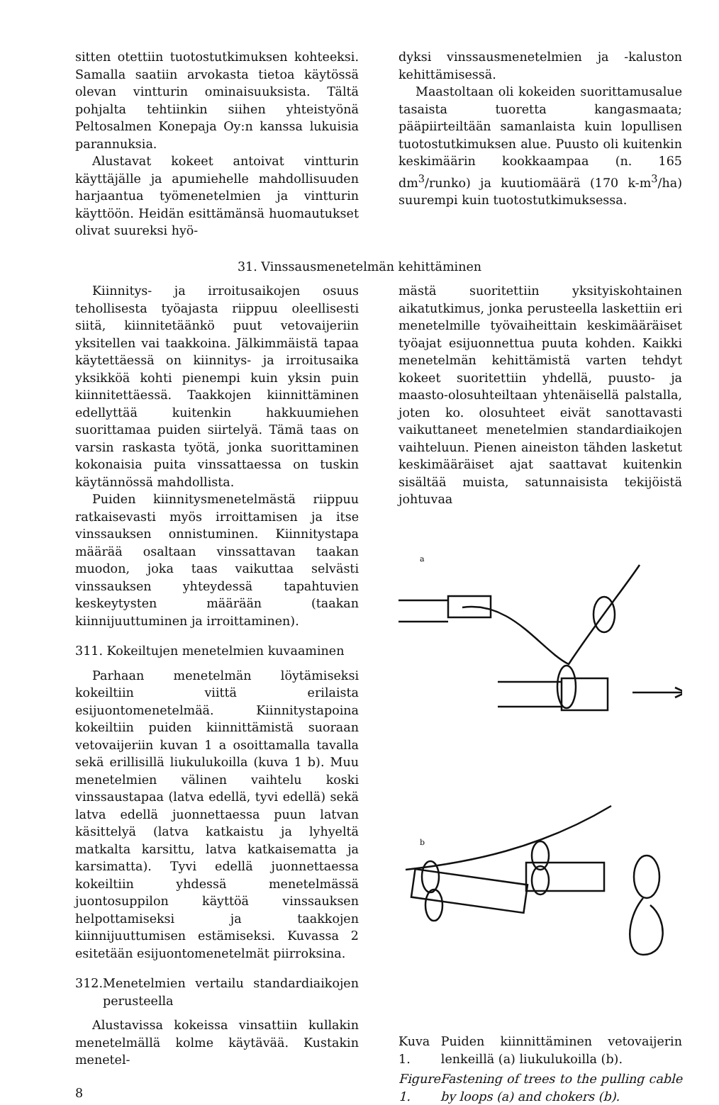sitten otettiin tuotostutkimuksen kohteeksi. Samalla saatiin arvokasta tietoa käytössä olevan vintturin ominaisuuksista. Tältä pohjalta tehtiinkin siihen yhteistyönä Peltosalmen Konepaja Oy:n kanssa lukuisia parannuksia.
Alustavat kokeet antoivat vintturin käyttäjälle ja apumiehelle mahdollisuuden harjaantua työmenetelmien ja vintturin käyttöön. Heidän esittämänsä huomautukset olivat suureksi hyö-
dyksi vinssausmenetelmien ja -kaluston kehittämisessä.
Maastoltaan oli kokeiden suorittamusalue tasaista tuoretta kangasmaata; pääpiirteiltään samanlaista kuin lopullisen tuotostutkimuksen alue. Puusto oli kuitenkin keskimäärin kookkaampaa (n. 165 dm<sup>3</sup>/runko) ja kuutiomäärä (170 k-m<sup>3</sup>/ha) suurempi kuin tuotostutkimuksessa.
31. Vinssausmenetelmän kehittäminen
Kiinnitys- ja irroitusaikojen osuus tehollisesta työajasta riippuu oleellisesti siitä, kiinnitetäänkö puut vetovaijeriin yksitellen vai taakkoina. Jälkimmäistä tapaa käytettäessä on kiinnitys- ja irroitusaika yksikköä kohti pienempi kuin yksin puin kiinnitettäessä. Taakkojen kiinnittäminen edellyttää kuitenkin hakkuumiehen suorittamaa puiden siirtelyä. Tämä taas on varsin raskasta työtä, jonka suorittaminen kokonaisia puita vinssattaessa on tuskin käytännössä mahdollista.
Puiden kiinnitysmenetelmästä riippuu ratkaisevasti myös irroittamisen ja itse vinssauksen onnistuminen. Kiinnitystapa määrää osaltaan vinssattavan taakan muodon, joka taas vaikuttaa selvästi vinssauksen yhteydessä tapahtuvien keskeytysten määrään (taakan kiinnijuuttuminen ja irroittaminen).
311. Kokeiltujen menetelmien kuvaaminen
Parhaan menetelmän löytämiseksi kokeiltiin viittä erilaista esijuontomenetelmää. Kiinnitystapoina kokeiltiin puiden kiinnittämistä suoraan vetovaijeriin kuvan 1 a osoittamalla tavalla sekä erillisillä liukulukoilla (kuva 1 b). Muu menetelmien välinen vaihtelu koski vinssaustapaa (latva edellä, tyvi edellä) sekä latva edellä juonnettaessa puun latvan käsittelyä (latva katkaistu ja lyhyeltä matkalta karsittu, latva katkaisematta ja karsimatta). Tyvi edellä juonnettaessa kokeiltiin yhdessä menetelmässä juontosuppilon käyttöä vinssauksen helpottamiseksi ja taakkojen kiinnijuuttumisen estämiseksi. Kuvassa 2 esitetään esijuontomenetelmät piirroksina.
312. Menetelmien vertailu standardiaikojen perusteella
Alustavissa kokeissa vinsattiin kullakin menetelmällä kolme käytävää. Kustakin menetel-
8
mästä suoritettiin yksityiskohtainen aikatutkimus, jonka perusteella laskettiin eri menetelmille työvaiheittain keskimääräiset työajat esijuonnettua puuta kohden. Kaikki menetelmän kehittämistä varten tehdyt kokeet suoritettiin yhdellä, puusto- ja maasto-olosuhteiltaan yhtenäisellä palstalla, joten ko. olosuhteet eivät sanottavasti vaikuttaneet menetelmien standardiaikojen vaihteluun. Pienen aineiston tähden lasketut keskimääräiset ajat saattavat kuitenkin sisältää muista, satunnaisista tekijöistä johtuvaa
a
b
Kuva 1. Puiden kiinnittäminen vetovaijerin lenkeillä (a) liukulukoilla (b).
Figure 1. Fastening of trees to the pulling cable by loops (a) and chokers (b).